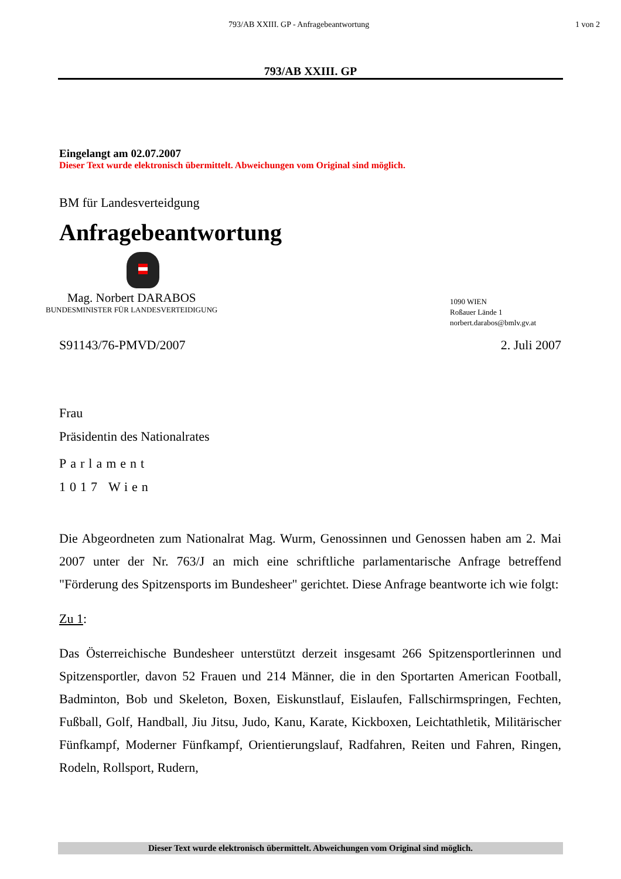793/AB XXIII. GP - Anfragebeantwortung 1 von 2
793/AB XXIII. GP
Eingelangt am 02.07.2007
Dieser Text wurde elektronisch übermittelt. Abweichungen vom Original sind möglich.
BM für Landesverteidgung
Anfragebeantwortung
Mag. Norbert DARABOS
BUNDESMINISTER FÜR LANDESVERTEIDIGUNG
1090 WIEN
Roßauer Lände 1
norbert.darabos@bmlv.gv.at
S91143/76-PMVD/2007 2. Juli 2007
Frau
Präsidentin des Nationalrates
Parlament
1017 Wien
Die Abgeordneten zum Nationalrat Mag. Wurm, Genossinnen und Genossen haben am 2. Mai 2007 unter der Nr. 763/J an mich eine schriftliche parlamentarische Anfrage betreffend "Förderung des Spitzensports im Bundesheer" gerichtet. Diese Anfrage beantworte ich wie folgt:
Zu 1:
Das Österreichische Bundesheer unterstützt derzeit insgesamt 266 Spitzensportlerinnen und Spitzensportler, davon 52 Frauen und 214 Männer, die in den Sportarten American Football, Badminton, Bob und Skeleton, Boxen, Eiskunstlauf, Eislaufen, Fallschirmspringen, Fechten, Fußball, Golf, Handball, Jiu Jitsu, Judo, Kanu, Karate, Kickboxen, Leichtathletik, Militärischer Fünfkampf, Moderner Fünfkampf, Orientierungslauf, Radfahren, Reiten und Fahren, Ringen, Rodeln, Rollsport, Rudern,
Dieser Text wurde elektronisch übermittelt. Abweichungen vom Original sind möglich.